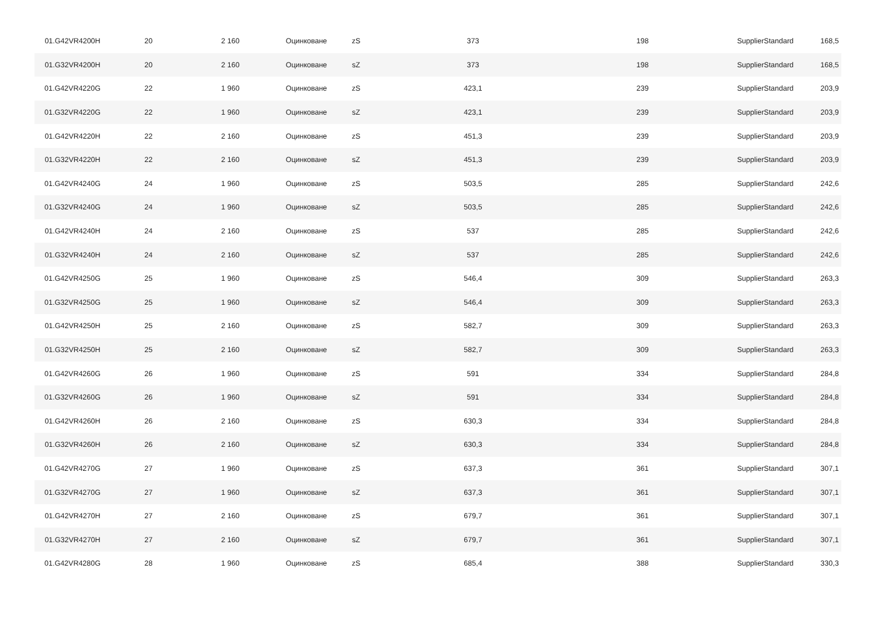| 01.G42VR4200H | 20 | 2 160 | Оцинковане | zS | 373 | 198 | SupplierStandard | 168,5 |
| 01.G32VR4200H | 20 | 2 160 | Оцинковане | sZ | 373 | 198 | SupplierStandard | 168,5 |
| 01.G42VR4220G | 22 | 1 960 | Оцинковане | zS | 423,1 | 239 | SupplierStandard | 203,9 |
| 01.G32VR4220G | 22 | 1 960 | Оцинковане | sZ | 423,1 | 239 | SupplierStandard | 203,9 |
| 01.G42VR4220H | 22 | 2 160 | Оцинковане | zS | 451,3 | 239 | SupplierStandard | 203,9 |
| 01.G32VR4220H | 22 | 2 160 | Оцинковане | sZ | 451,3 | 239 | SupplierStandard | 203,9 |
| 01.G42VR4240G | 24 | 1 960 | Оцинковане | zS | 503,5 | 285 | SupplierStandard | 242,6 |
| 01.G32VR4240G | 24 | 1 960 | Оцинковане | sZ | 503,5 | 285 | SupplierStandard | 242,6 |
| 01.G42VR4240H | 24 | 2 160 | Оцинковане | zS | 537 | 285 | SupplierStandard | 242,6 |
| 01.G32VR4240H | 24 | 2 160 | Оцинковане | sZ | 537 | 285 | SupplierStandard | 242,6 |
| 01.G42VR4250G | 25 | 1 960 | Оцинковане | zS | 546,4 | 309 | SupplierStandard | 263,3 |
| 01.G32VR4250G | 25 | 1 960 | Оцинковане | sZ | 546,4 | 309 | SupplierStandard | 263,3 |
| 01.G42VR4250H | 25 | 2 160 | Оцинковане | zS | 582,7 | 309 | SupplierStandard | 263,3 |
| 01.G32VR4250H | 25 | 2 160 | Оцинковане | sZ | 582,7 | 309 | SupplierStandard | 263,3 |
| 01.G42VR4260G | 26 | 1 960 | Оцинковане | zS | 591 | 334 | SupplierStandard | 284,8 |
| 01.G32VR4260G | 26 | 1 960 | Оцинковане | sZ | 591 | 334 | SupplierStandard | 284,8 |
| 01.G42VR4260H | 26 | 2 160 | Оцинковане | zS | 630,3 | 334 | SupplierStandard | 284,8 |
| 01.G32VR4260H | 26 | 2 160 | Оцинковане | sZ | 630,3 | 334 | SupplierStandard | 284,8 |
| 01.G42VR4270G | 27 | 1 960 | Оцинковане | zS | 637,3 | 361 | SupplierStandard | 307,1 |
| 01.G32VR4270G | 27 | 1 960 | Оцинковане | sZ | 637,3 | 361 | SupplierStandard | 307,1 |
| 01.G42VR4270H | 27 | 2 160 | Оцинковане | zS | 679,7 | 361 | SupplierStandard | 307,1 |
| 01.G32VR4270H | 27 | 2 160 | Оцинковане | sZ | 679,7 | 361 | SupplierStandard | 307,1 |
| 01.G42VR4280G | 28 | 1 960 | Оцинковане | zS | 685,4 | 388 | SupplierStandard | 330,3 |